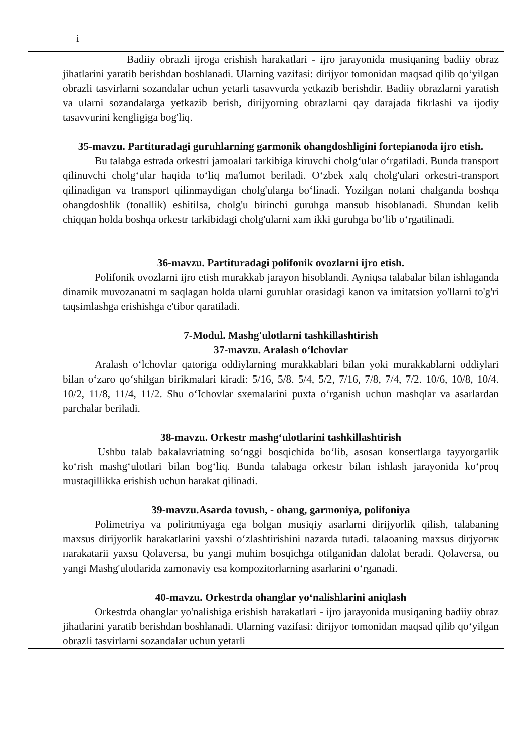i
| | Badiiy obrazli ijroga erishish harakatlari - ijro jarayonida musiqaning badiiy obraz jihatlarini yaratib berishdan boshlanadi. Ularning vazifasi: dirijyor tomonidan maqsad qilib qo‘yilgan obrazli tasvirlarni sozandalar uchun yetarli tasavvurda yetkazib berishdir. Badiiy obrazlarni yaratish va ularni sozandalarga yetkazib berish, dirijyorning obrazlarni qay darajada fikrlashi va ijodiy tasavvurini kengligiga bog'liq. 35-mavzu. Partituradagi guruhlarning garmonik ohangdoshligini fortepianoda ijro etish. Bu talabga estrada orkestri jamoalari tarkibiga kiruvchi cholg‘ular o‘rgatiladi. Bunda transport qilinuvchi cholg‘ular haqida to‘liq ma'lumot beriladi. O‘zbek xalq cholg'ulari orkestri-transport qilinadigan va transport qilinmaydigan cholg'ularga bo‘linadi. Yozilgan notani chalganda boshqa ohangdoshlik (tonallik) eshitilsa, cholg'u birinchi guruhga mansub hisoblanadi. Shundan kelib chiqqan holda boshqa orkestr tarkibidagi cholg'ularni xam ikki guruhga bo‘lib o‘rgatilinadi. 36-mavzu. Partituradagi polifonik ovozlarni ijro etish. Polifonik ovozlarni ijro etish murakkab jarayon hisoblandi. Ayniqsa talabalar bilan ishlaganda dinamik muvozanatni m saqlagan holda ularni guruhlar orasidagi kanon va imitatsion yo'llarni to'g'ri taqsimlashga erishishga e'tibor qaratiladi. 7-Modul. Mashg'ulotlarni tashkillashtirish 37-mavzu. Aralash o‘lchovlar Aralash o‘lchovlar qatoriga oddiylarning murakkablari bilan yoki murakkablarni oddiylari bilan o‘zaro qo‘shilgan birikmalari kiradi: 5/16, 5/8. 5/4, 5/2, 7/16, 7/8, 7/4, 7/2. 10/6, 10/8, 10/4. 10/2, 11/8, 11/4, 11/2. Shu o‘Ichovlar sxemalarini puxta o‘rganish uchun mashqlar va asarlardan parchalar beriladi. 38-mavzu. Orkestr mashg‘ulotlarini tashkillashtirish Ushbu talab bakalavriatning so‘nggi bosqichida bo‘lib, asosan konsertlarga tayyorgarlik ko‘rish mashg‘ulotlari bilan bog‘liq. Bunda talabaga orkestr bilan ishlash jarayonida ko‘proq mustaqillikka erishish uchun harakat qilinadi. 39-mavzu.Asarda tovush, - ohang, garmoniya, polifoniya Polimetriya va poliritmiyaga ega bolgan musiqiy asarlarni dirijyorlik qilish, talabaning maxsus dirijyorlik harakatlarini yaxshi o‘zlashtirishini nazarda tutadi. talaoaning maxsus dirjyoгнк пarakatarii yaxsu Qolaversa, bu yangi muhim bosqichga otilganidan dalolat beradi. Qolaversa, ou yangi Mashg'ulotlarida zamonaviy esa kompozitorlarning asarlarini o‘rganadi. 40-mavzu. Orkestrda ohanglar yo‘nalishlarini aniqlash Orkestrda ohanglar yo'nalishiga erishish harakatlari - ijro jarayonida musiqaning badiiy obraz jihatlarini yaratib berishdan boshlanadi. Ularning vazifasi: dirijyor tomonidan maqsad qilib qo‘yilgan obrazli tasvirlarni sozandalar uchun yetarli |